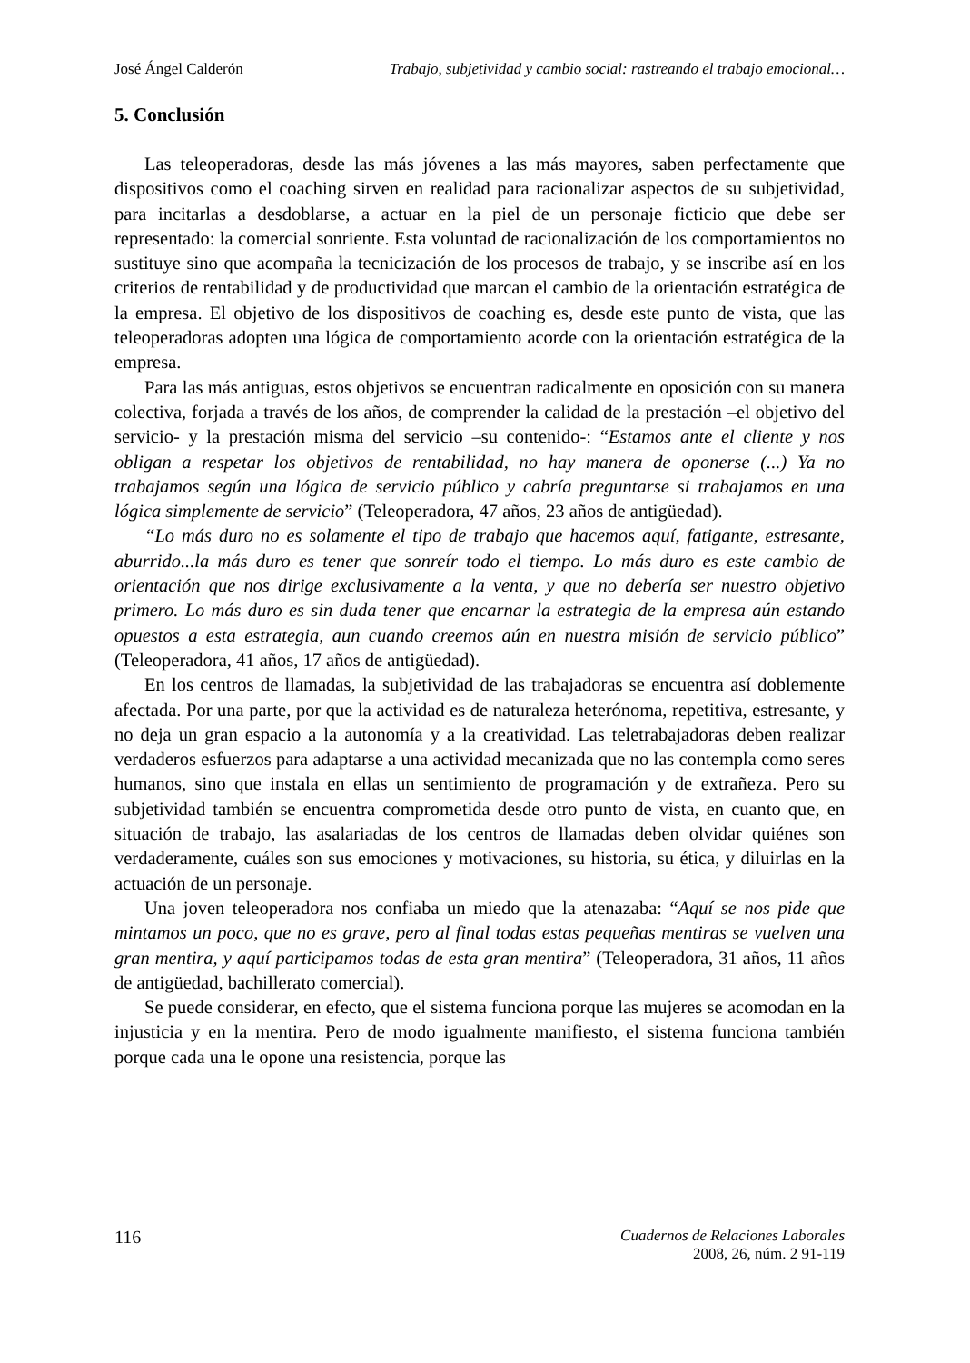José Ángel Calderón Trabajo, subjetividad y cambio social: rastreando el trabajo emocional…
5. Conclusión
Las teleoperadoras, desde las más jóvenes a las más mayores, saben perfectamente que dispositivos como el coaching sirven en realidad para racionalizar aspectos de su subjetividad, para incitarlas a desdoblarse, a actuar en la piel de un personaje ficticio que debe ser representado: la comercial sonriente. Esta voluntad de racionalización de los comportamientos no sustituye sino que acompaña la tecnicización de los procesos de trabajo, y se inscribe así en los criterios de rentabilidad y de productividad que marcan el cambio de la orientación estratégica de la empresa. El objetivo de los dispositivos de coaching es, desde este punto de vista, que las teleoperadoras adopten una lógica de comportamiento acorde con la orientación estratégica de la empresa.
Para las más antiguas, estos objetivos se encuentran radicalmente en oposición con su manera colectiva, forjada a través de los años, de comprender la calidad de la prestación –el objetivo del servicio- y la prestación misma del servicio –su contenido-: “Estamos ante el cliente y nos obligan a respetar los objetivos de rentabilidad, no hay manera de oponerse (...) Ya no trabajamos según una lógica de servicio público y cabría preguntarse si trabajamos en una lógica simplemente de servicio” (Teleoperadora, 47 años, 23 años de antigüedad).
“Lo más duro no es solamente el tipo de trabajo que hacemos aquí, fatigante, estresante, aburrido...la más duro es tener que sonreír todo el tiempo. Lo más duro es este cambio de orientación que nos dirige exclusivamente a la venta, y que no debería ser nuestro objetivo primero. Lo más duro es sin duda tener que encarnar la estrategia de la empresa aún estando opuestos a esta estrategia, aun cuando creemos aún en nuestra misión de servicio público” (Teleoperadora, 41 años, 17 años de antigüedad).
En los centros de llamadas, la subjetividad de las trabajadoras se encuentra así doblemente afectada. Por una parte, por que la actividad es de naturaleza heterónoma, repetitiva, estresante, y no deja un gran espacio a la autonomía y a la creatividad. Las teletrabajadoras deben realizar verdaderos esfuerzos para adaptarse a una actividad mecanizada que no las contempla como seres humanos, sino que instala en ellas un sentimiento de programación y de extrañeza. Pero su subjetividad también se encuentra comprometida desde otro punto de vista, en cuanto que, en situación de trabajo, las asalariadas de los centros de llamadas deben olvidar quiénes son verdaderamente, cuáles son sus emociones y motivaciones, su historia, su ética, y diluirlas en la actuación de un personaje.
Una joven teleoperadora nos confiaba un miedo que la atenazaba: “Aquí se nos pide que mintamos un poco, que no es grave, pero al final todas estas pequeñas mentiras se vuelven una gran mentira, y aquí participamos todas de esta gran mentira” (Teleoperadora, 31 años, 11 años de antigüedad, bachillerato comercial).
Se puede considerar, en efecto, que el sistema funciona porque las mujeres se acomodan en la injusticia y en la mentira. Pero de modo igualmente manifiesto, el sistema funciona también porque cada una le opone una resistencia, porque las
116
Cuadernos de Relaciones Laborales
2008, 26, núm. 2 91-119